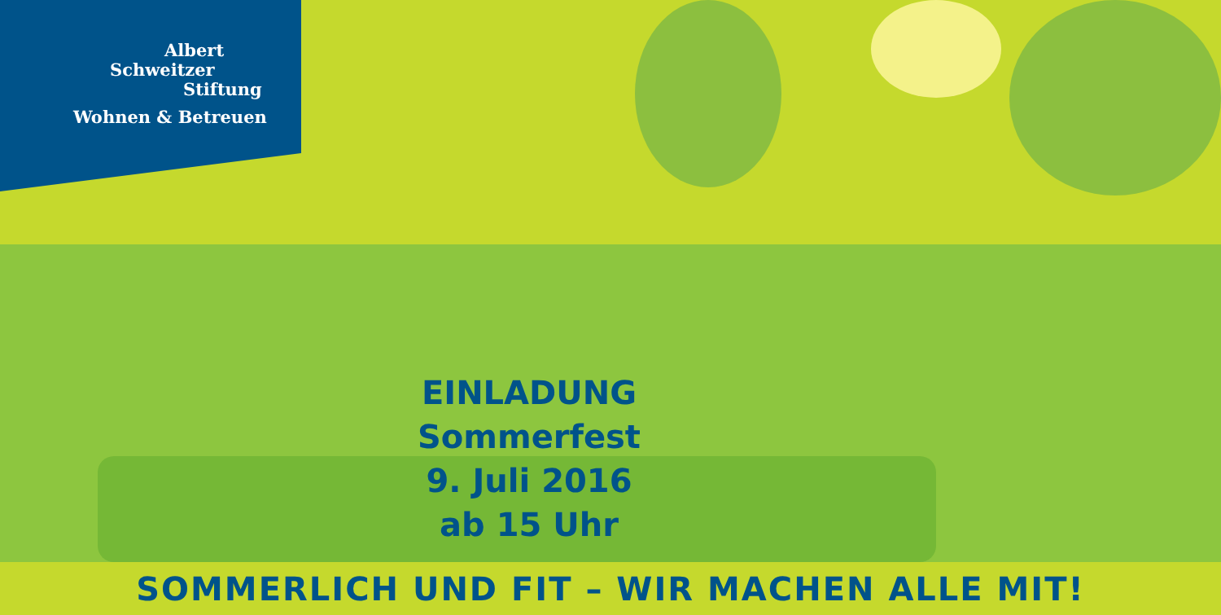Albert
Schweitzer
Stiftung
Wohnen & Betreuen
EINLADUNG
Sommerfest
9. Juli 2016
ab 15 Uhr
SOMMERLICH UND FIT – WIR MACHEN ALLE MIT!